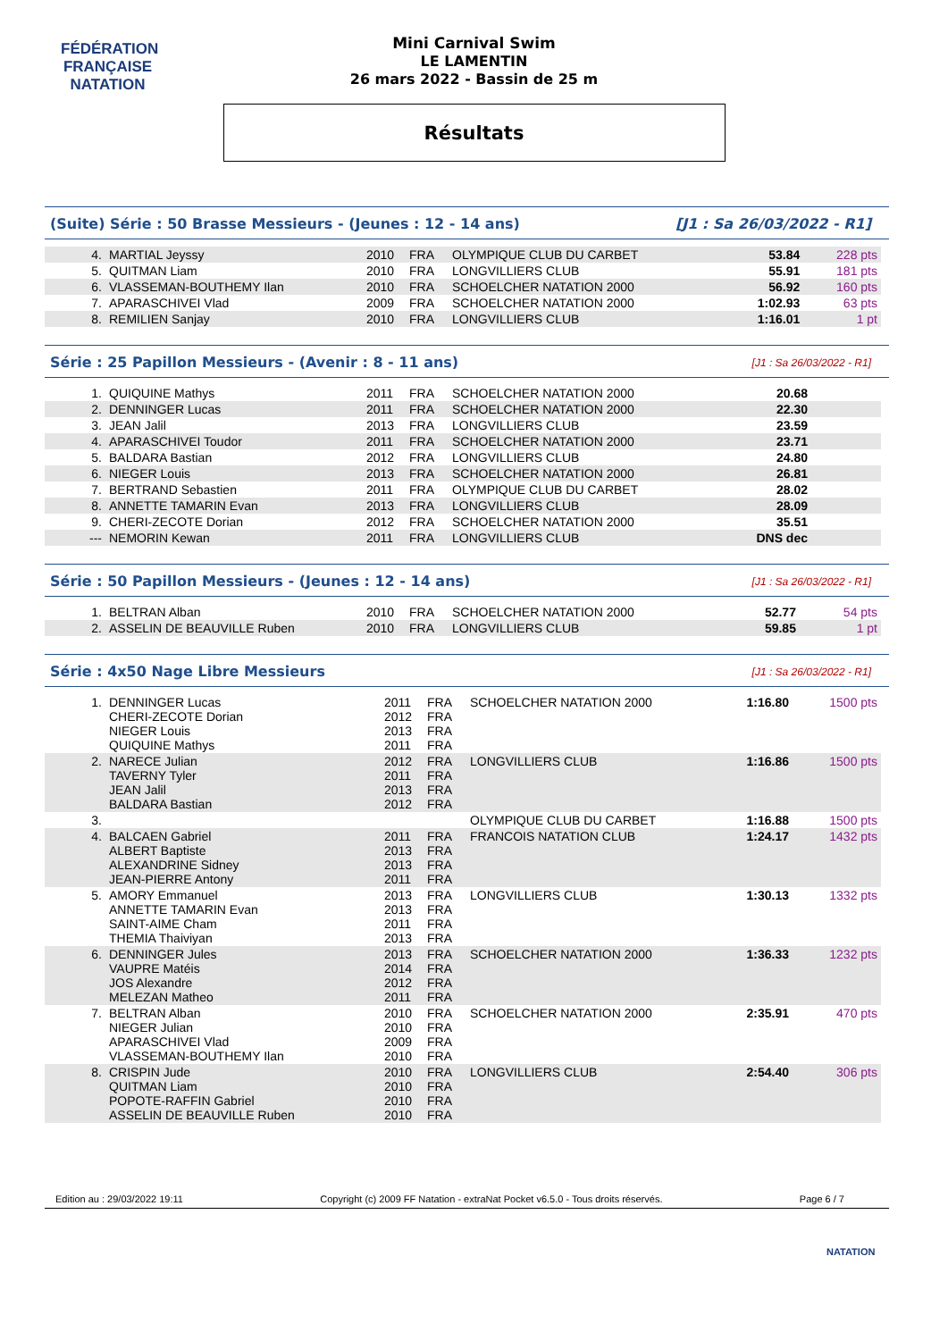FÉDÉRATION FRANÇAISE
NATATION
Mini Carnival Swim
LE LAMENTIN
26 mars 2022 - Bassin de 25 m
Résultats
(Suite) Série : 50 Brasse Messieurs - (Jeunes : 12 - 14 ans) [J1 : Sa 26/03/2022 - R1]
| 4. | MARTIAL Jeyssy | 2010 | FRA | OLYMPIQUE CLUB DU CARBET | 53.84 | 228 pts |
| 5. | QUITMAN Liam | 2010 | FRA | LONGVILLIERS CLUB | 55.91 | 181 pts |
| 6. | VLASSEMAN-BOUTHEMY Ilan | 2010 | FRA | SCHOELCHER NATATION 2000 | 56.92 | 160 pts |
| 7. | APARASCHIVEI Vlad | 2009 | FRA | SCHOELCHER NATATION 2000 | 1:02.93 | 63 pts |
| 8. | REMILIEN Sanjay | 2010 | FRA | LONGVILLIERS CLUB | 1:16.01 | 1 pt |
Série : 25 Papillon Messieurs - (Avenir : 8 - 11 ans) [J1 : Sa 26/03/2022 - R1]
| 1. | QUIQUINE Mathys | 2011 | FRA | SCHOELCHER NATATION 2000 | 20.68 | |
| 2. | DENNINGER Lucas | 2011 | FRA | SCHOELCHER NATATION 2000 | 22.30 | |
| 3. | JEAN Jalil | 2013 | FRA | LONGVILLIERS CLUB | 23.59 | |
| 4. | APARASCHIVEI Toudor | 2011 | FRA | SCHOELCHER NATATION 2000 | 23.71 | |
| 5. | BALDARA Bastian | 2012 | FRA | LONGVILLIERS CLUB | 24.80 | |
| 6. | NIEGER Louis | 2013 | FRA | SCHOELCHER NATATION 2000 | 26.81 | |
| 7. | BERTRAND Sebastien | 2011 | FRA | OLYMPIQUE CLUB DU CARBET | 28.02 | |
| 8. | ANNETTE TAMARIN Evan | 2013 | FRA | LONGVILLIERS CLUB | 28.09 | |
| 9. | CHERI-ZECOTE Dorian | 2012 | FRA | SCHOELCHER NATATION 2000 | 35.51 | |
| --- | NEMORIN Kewan | 2011 | FRA | LONGVILLIERS CLUB | DNS dec | |
Série : 50 Papillon Messieurs - (Jeunes : 12 - 14 ans) [J1 : Sa 26/03/2022 - R1]
| 1. | BELTRAN Alban | 2010 | FRA | SCHOELCHER NATATION 2000 | 52.77 | 54 pts |
| 2. | ASSELIN DE BEAUVILLE Ruben | 2010 | FRA | LONGVILLIERS CLUB | 59.85 | 1 pt |
Série : 4x50 Nage Libre Messieurs [J1 : Sa 26/03/2022 - R1]
| 1. | DENNINGER Lucas CHERI-ZECOTE Dorian NIEGER Louis QUIQUINE Mathys | 2011 2012 2013 2011 | FRA FRA FRA FRA | SCHOELCHER NATATION 2000 | | 1:16.80 | 1500 pts |
| 2. | NARECE Julian TAVERNY Tyler JEAN Jalil BALDARA Bastian | 2012 2011 2013 2012 | FRA FRA FRA FRA | LONGVILLIERS CLUB | | 1:16.86 | 1500 pts |
| 3. | | | | OLYMPIQUE CLUB DU CARBET | | 1:16.88 | 1500 pts |
| 4. | BALCAEN Gabriel ALBERT Baptiste ALEXANDRINE Sidney JEAN-PIERRE Antony | 2011 2013 2013 2011 | FRA FRA FRA FRA | FRANCOIS NATATION CLUB | | 1:24.17 | 1432 pts |
| 5. | AMORY Emmanuel ANNETTE TAMARIN Evan SAINT-AIME Cham THEMIA Thaiviyan | 2013 2013 2011 2013 | FRA FRA FRA FRA | LONGVILLIERS CLUB | | 1:30.13 | 1332 pts |
| 6. | DENNINGER Jules VAUPRE Matéis JOS Alexandre MELEZAN Matheo | 2013 2014 2012 2011 | FRA FRA FRA FRA | SCHOELCHER NATATION 2000 | | 1:36.33 | 1232 pts |
| 7. | BELTRAN Alban NIEGER Julian APARASCHIVEI Vlad VLASSEMAN-BOUTHEMY Ilan | 2010 2010 2009 2010 | FRA FRA FRA FRA | SCHOELCHER NATATION 2000 | | 2:35.91 | 470 pts |
| 8. | CRISPIN Jude QUITMAN Liam POPOTE-RAFFIN Gabriel ASSELIN DE BEAUVILLE Ruben | 2010 2010 2010 2010 | FRA FRA FRA FRA | LONGVILLIERS CLUB | | 2:54.40 | 306 pts |
Edition au : 29/03/2022 19:11 Copyright (c) 2009 FF Natation - extraNat Pocket v6.5.0 - Tous droits réservés. Page 6 / 7
NATATION